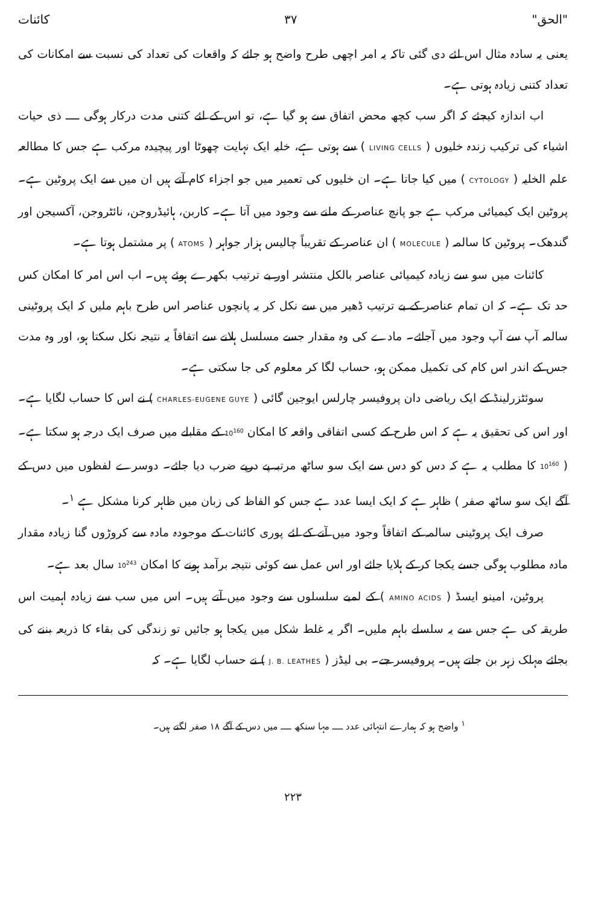"الحق" ۳۷ کائنات
یعنی یہ سادہ مثال اس لئے دی گئی تاکہ یہ امر اچھی طرح واضح ہو جائے کہ واقعات کی تعداد کی نسبت سے امکانات کی تعداد کتنی زیادہ ہوتی ہے۔
اب اندازہ کیجئے کہ اگر سب کچھ محض اتفاق سے ہو گیا ہے، تو اس کے لئے کتنی مدت درکار ہوگی ــــ ذی حیات اشیاء کی ترکیب زندہ خلیوں ( LIVING CELLS ) سے ہوتی ہے، خلیہ ایک نہایت چھوٹا اور پیچیدہ مرکب ہے جس کا مطالعہ علم الخلیہ ( CYTOLOGY ) میں کیا جاتا ہے۔ ان خلیوں کی تعمیر میں جو اجزاء کام آتے ہیں ان میں سے ایک پروٹین ہے۔ پروٹین ایک کیمیائی مرکب ہے جو پانچ عناصر کے ملنے سے وجود میں آتا ہے۔ کاربن، ہائیڈروجن، نائٹروجن، آکسیجن اور گندھک۔ پروٹین کا سالمہ ( MOLECULE ) ان عناصر کے تقریباً چالیس ہزار جواہر ( ATOMS ) پر مشتمل ہوتا ہے۔
کائنات میں سو سے زیادہ کیمیائی عناصر بالکل منتشر اور بے ترتیب بکھرے ہوئے ہیں۔ اب اس امر کا امکان کس حد تک ہے۔ کہ ان تمام عناصر کے بے ترتیب ڈھیر میں سے نکل کر یہ پانچوں عناصر اس طرح باہم ملیں کہ ایک پروٹینی سالمہ آپ سے آپ وجود میں آجائے۔ مادے کی وہ مقدار جسے مسلسل ہلانے سے اتفاقاً یہ نتیجہ نکل سکتا ہو، اور وہ مدت جس کے اندر اس کام کی تکمیل ممکن ہو، حساب لگا کر معلوم کی جا سکتی ہے۔
سوئٹزرلینڈ کے ایک ریاضی دان پروفیسر چارلس ایوجین گائی ( CHARLES-EUGENE GUYE ) نے اس کا حساب لگایا ہے۔ اور اس کی تحقیق یہ ہے کہ اس طرح کے کسی اتفاقی واقعہ کا امکان 10<sup>160</sup> کے مقابلے میں صرف ایک درجہ ہو سکتا ہے۔ ( 10<sup>160</sup> کا مطلب یہ ہے کہ دس کو دس سے ایک سو ساٹھ مرتبہ پے درپے ضرب دیا جائے۔ دوسرے لفظوں میں دس کے آگے ایک سو ساٹھ صفر ) ظاہر ہے کہ ایک ایسا عدد ہے جس کو الفاظ کی زبان میں ظاہر کرنا مشکل ہے <sup>۱</sup>۔
صرف ایک پروٹینی سالمہ کے اتفاقاً وجود میں آنے کے لئے پوری کائنات کے موجودہ مادہ سے کروڑوں گنا زیادہ مقدار مادہ مطلوب ہوگی جسے یکجا کر کے ہلایا جائے اور اس عمل سے کوئی نتیجہ برآمد ہونے کا امکان 10<sup>243</sup> سال بعد ہے۔
پروٹین، امینو ایسڈ ( AMINO ACIDS ) کے لمبے سلسلوں سے وجود میں آتے ہیں۔ اس میں سب سے زیادہ اہمیت اس طریقہ کی ہے جس سے یہ سلسلے باہم ملیں۔ اگر یہ غلط شکل میں یکجا ہو جائیں تو زندگی کی بقاء کا ذریعہ بننے کی بجائے مہلک زہر بن جاتے ہیں۔ پروفیسر جے۔ بی لیڈز ( J. B. LEATHES ) نے حساب لگایا ہے۔ کہ
<sup>۱</sup> واضح ہو کہ ہمارے انتہائی عدد ــــ مہا سنکھ ــــ میں دس کے آگے ۱۸ صفر لگتے ہیں۔
۲۲۳